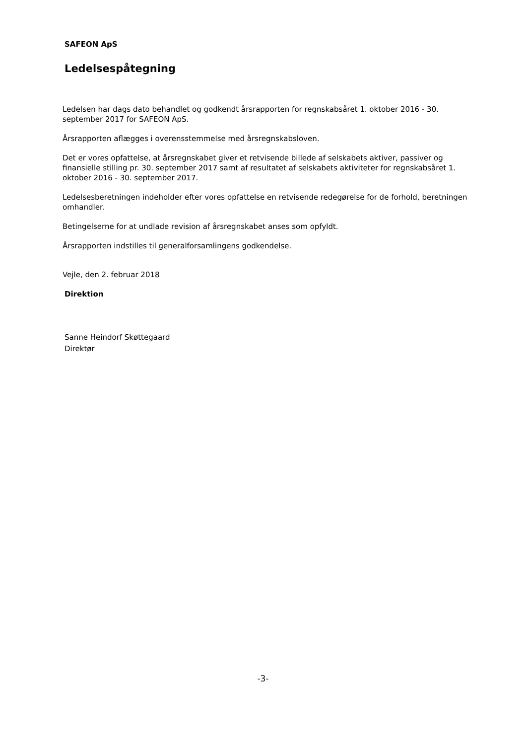SAFEON ApS
Ledelsespåtegning
Ledelsen har dags dato behandlet og godkendt årsrapporten for regnskabsåret 1. oktober 2016 - 30. september 2017 for SAFEON ApS.
Årsrapporten aflægges i overensstemmelse med årsregnskabsloven.
Det er vores opfattelse, at årsregnskabet giver et retvisende billede af selskabets aktiver, passiver og finansielle stilling pr. 30. september 2017 samt af resultatet af selskabets aktiviteter for regnskabsåret 1. oktober 2016 - 30. september 2017.
Ledelsesberetningen indeholder efter vores opfattelse en retvisende redegørelse for de forhold, beretningen omhandler.
Betingelserne for at undlade revision af årsregnskabet anses som opfyldt.
Årsrapporten indstilles til generalforsamlingens godkendelse.
Vejle, den 2. februar 2018
Direktion
Sanne Heindorf Skøttegaard
Direktør
-3-